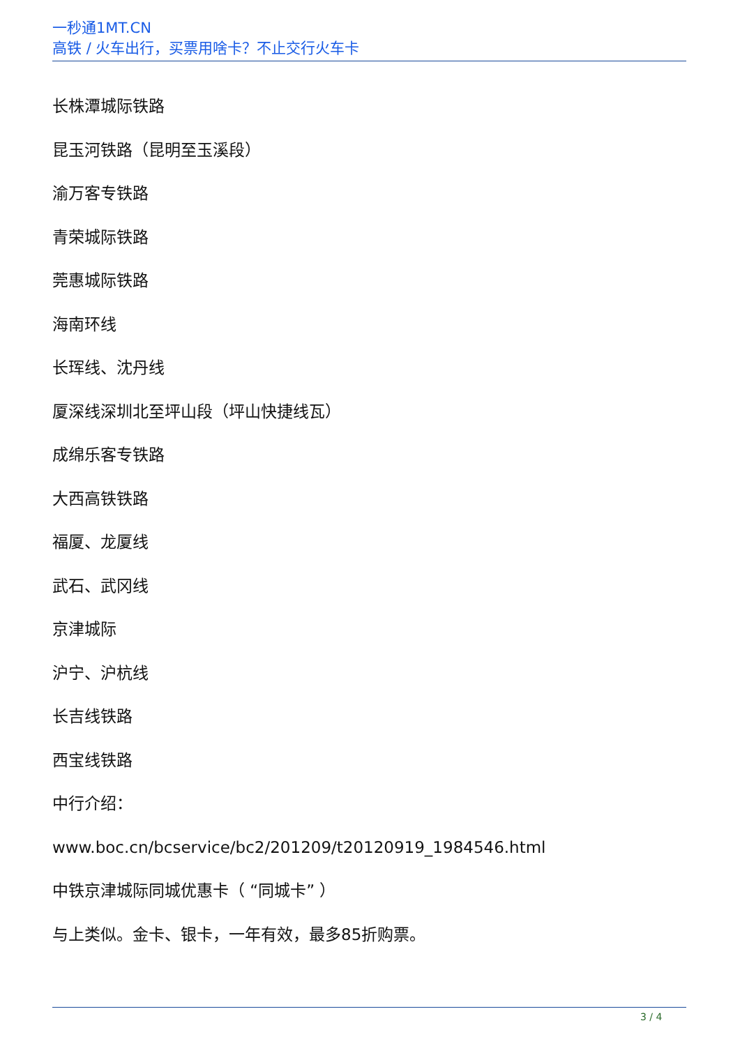一秒通1MT.CN
高铁 / 火车出行，买票用啥卡？不止交行火车卡
长株潭城际铁路
昆玉河铁路（昆明至玉溪段）
渝万客专铁路
青荣城际铁路
莞惠城际铁路
海南环线
长珲线、沈丹线
厦深线深圳北至坪山段（坪山快捷线瓦）
成绵乐客专铁路
大西高铁铁路
福厦、龙厦线
武石、武冈线
京津城际
沪宁、沪杭线
长吉线铁路
西宝线铁路
中行介绍：
www.boc.cn/bcservice/bc2/201209/t20120919_1984546.html
中铁京津城际同城优惠卡（ “同城卡” ）
与上类似。金卡、银卡，一年有效，最多85折购票。
3 / 4